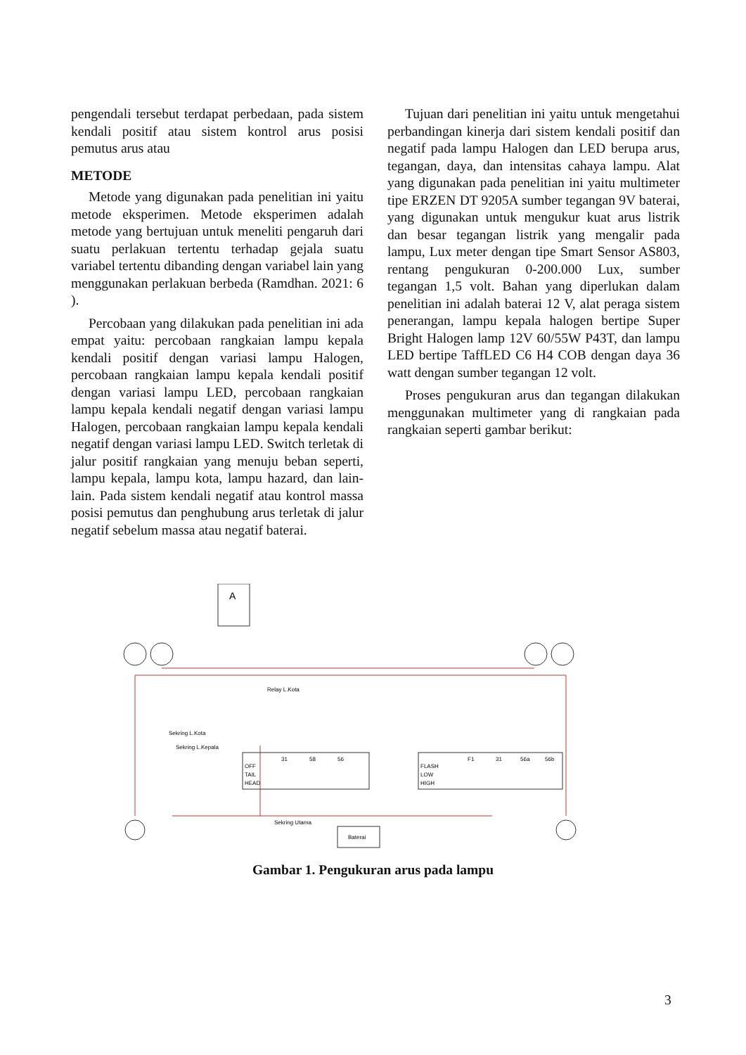pengendali tersebut terdapat perbedaan, pada sistem kendali positif atau sistem kontrol arus posisi pemutus arus atau
METODE
Metode yang digunakan pada penelitian ini yaitu metode eksperimen. Metode eksperimen adalah metode yang bertujuan untuk meneliti pengaruh dari suatu perlakuan tertentu terhadap gejala suatu variabel tertentu dibanding dengan variabel lain yang menggunakan perlakuan berbeda (Ramdhan. 2021: 6 ).
Percobaan yang dilakukan pada penelitian ini ada empat yaitu: percobaan rangkaian lampu kepala kendali positif dengan variasi lampu Halogen, percobaan rangkaian lampu kepala kendali positif dengan variasi lampu LED, percobaan rangkaian lampu kepala kendali negatif dengan variasi lampu Halogen, percobaan rangkaian lampu kepala kendali negatif dengan variasi lampu LED. Switch terletak di jalur positif rangkaian yang menuju beban seperti, lampu kepala, lampu kota, lampu hazard, dan lain-lain. Pada sistem kendali negatif atau kontrol massa posisi pemutus dan penghubung arus terletak di jalur negatif sebelum massa atau negatif baterai.
Tujuan dari penelitian ini yaitu untuk mengetahui perbandingan kinerja dari sistem kendali positif dan negatif pada lampu Halogen dan LED berupa arus, tegangan, daya, dan intensitas cahaya lampu. Alat yang digunakan pada penelitian ini yaitu multimeter tipe ERZEN DT 9205A sumber tegangan 9V baterai, yang digunakan untuk mengukur kuat arus listrik dan besar tegangan listrik yang mengalir pada lampu, Lux meter dengan tipe Smart Sensor AS803, rentang pengukuran 0-200.000 Lux, sumber tegangan 1,5 volt. Bahan yang diperlukan dalam penelitian ini adalah baterai 12 V, alat peraga sistem penerangan, lampu kepala halogen bertipe Super Bright Halogen lamp 12V 60/55W P43T, dan lampu LED bertipe TaffLED C6 H4 COB dengan daya 36 watt dengan sumber tegangan 12 volt.
Proses pengukuran arus dan tegangan dilakukan menggunakan multimeter yang di rangkaian pada rangkaian seperti gambar berikut:
A
31
58
56
OFF
TAIL
HEAD
F1
31
56a
56b
FLASH
LOW
HIGH
Baterai
Sekring Utama
Sekring L.Kota
Sekring L.Kepala
Relay L.Kota
Gambar 1. Pengukuran arus pada lampu
3